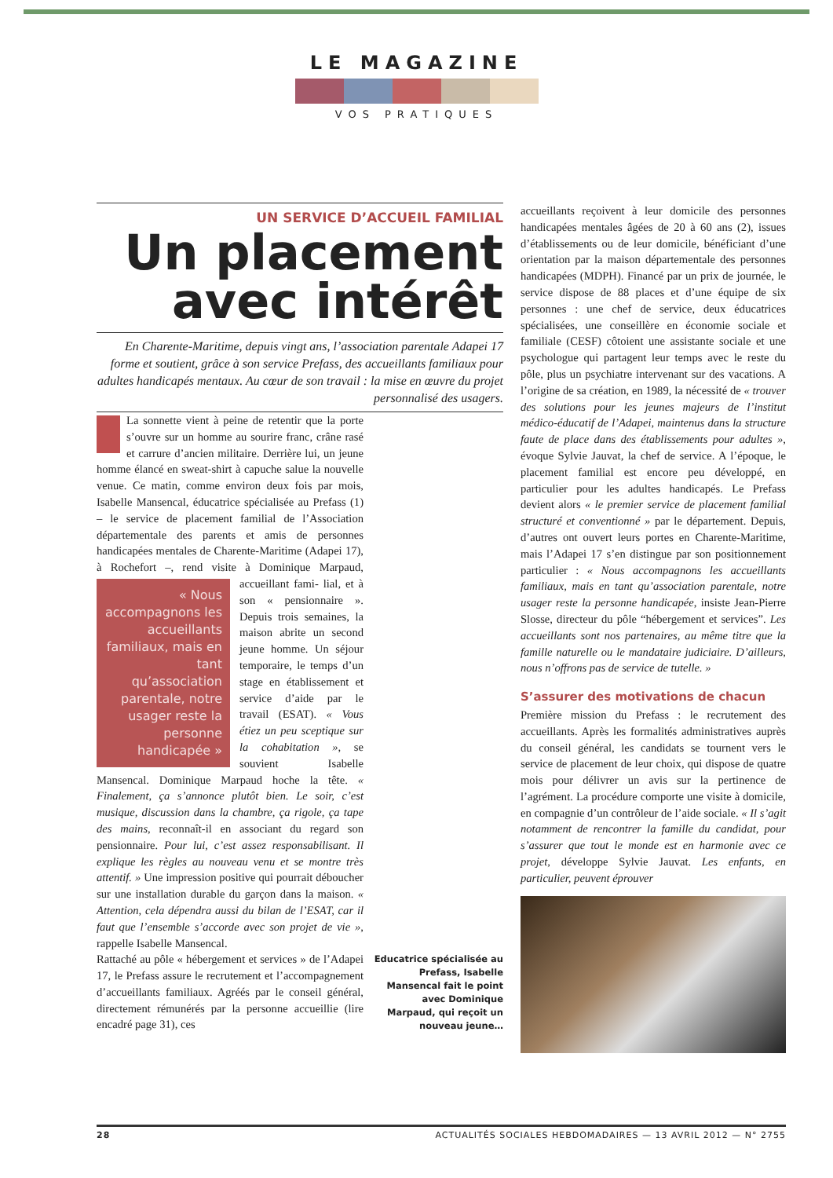LE MAGAZINE
VOS PRATIQUES
UN SERVICE D’ACCUEIL FAMILIAL
Un placement avec intérêt
En Charente-Maritime, depuis vingt ans, l’association parentale Adapei 17 forme et soutient, grâce à son service Prefass, des accueillants familiaux pour adultes handicapés mentaux. Au cœur de son travail : la mise en œuvre du projet personnalisé des usagers.
La sonnette vient à peine de retentir que la porte s’ouvre sur un homme au sourire franc, crâne rasé et carrure d’ancien militaire. Derrière lui, un jeune homme élancé en sweat-shirt à capuche salue la nouvelle venue. Ce matin, comme environ deux fois par mois, Isabelle Mansencal, éducatrice spécialisée au Prefass (1) – le service de placement familial de l’Association départementale des parents et amis de personnes handicapées mentales de Charente-Maritime (Adapei 17), à Rochefort –, rend visite à Dominique Marpaud, accueillant fami-
« Nous accompagnons les accueillants familiaux, mais en tant qu’association parentale, notre usager reste la personne handicapée »
lial, et à son « pensionnaire ». Depuis trois semaines, la maison abrite un second jeune homme. Un séjour temporaire, le temps d’un stage en établissement et service d’aide par le travail (ESAT). « Vous étiez un peu sceptique sur la cohabitation », se souvient Isabelle Mansencal. Dominique Marpaud hoche la tête. « Finalement, ça s’annonce plutôt bien. Le soir, c’est musique, discussion dans la chambre, ça rigole, ça tape des mains, reconnaît-il en associant du regard son pensionnaire. Pour lui, c’est assez responsabilisant. Il explique les règles au nouveau venu et se montre très attentif. » Une impression positive qui pourrait déboucher sur une installation durable du garçon dans la maison. « Attention, cela dépendra aussi du bilan de l’ESAT, car il faut que l’ensemble s’accorde avec son projet de vie », rappelle Isabelle Mansencal.
Rattaché au pôle « hébergement et services » de l’Adapei 17, le Prefass assure le recrutement et l’accompagnement d’accueillants familiaux. Agréés par le conseil général, directement rémunérés par la personne accueillie (lire encadré page 31), ces
Educatrice spécialisée au Prefass, Isabelle Mansencal fait le point avec Dominique Marpaud, qui reçoit un nouveau jeune…
accueillants reçoivent à leur domicile des personnes handicapées mentales âgées de 20 à 60 ans (2), issues d’établissements ou de leur domicile, bénéficiant d’une orientation par la maison départementale des personnes handicapées (MDPH). Financé par un prix de journée, le service dispose de 88 places et d’une équipe de six personnes : une chef de service, deux éducatrices spécialisées, une conseillère en économie sociale et familiale (CESF) côtoient une assistante sociale et une psychologue qui partagent leur temps avec le reste du pôle, plus un psychiatre intervenant sur des vacations. A l’origine de sa création, en 1989, la nécessité de « trouver des solutions pour les jeunes majeurs de l’institut médico-éducatif de l’Adapei, maintenus dans la structure faute de place dans des établissements pour adultes », évoque Sylvie Jauvat, la chef de service. A l’époque, le placement familial est encore peu développé, en particulier pour les adultes handicapés. Le Prefass devient alors « le premier service de placement familial structuré et conventionné » par le département. Depuis, d’autres ont ouvert leurs portes en Charente-Maritime, mais l’Adapei 17 s’en distingue par son positionnement particulier : « Nous accompagnons les accueillants familiaux, mais en tant qu’association parentale, notre usager reste la personne handicapée, insiste Jean-Pierre Slosse, directeur du pôle “hébergement et services”. Les accueillants sont nos partenaires, au même titre que la famille naturelle ou le mandataire judiciaire. D’ailleurs, nous n’offrons pas de service de tutelle. »
S’assurer des motivations de chacun
Première mission du Prefass : le recrutement des accueillants. Après les formalités administratives auprès du conseil général, les candidats se tournent vers le service de placement de leur choix, qui dispose de quatre mois pour délivrer un avis sur la pertinence de l’agrément. La procédure comporte une visite à domicile, en compagnie d’un contrôleur de l’aide sociale. « Il s’agit notamment de rencontrer la famille du candidat, pour s’assurer que tout le monde est en harmonie avec ce projet, développe Sylvie Jauvat. Les enfants, en particulier, peuvent éprouver
28 ACTUALITÉS SOCIALES HEBDOMADAIRES — 13 AVRIL 2012 — N° 2755